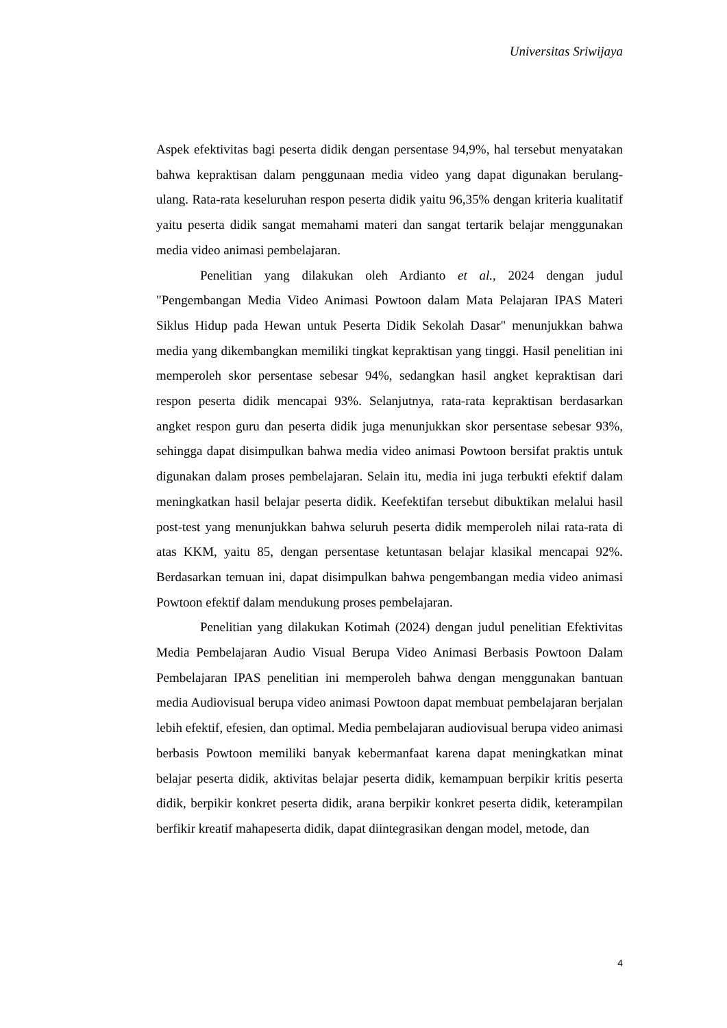Universitas Sriwijaya
Aspek efektivitas bagi peserta didik dengan persentase 94,9%, hal tersebut menyatakan bahwa kepraktisan dalam penggunaan media video yang dapat digunakan berulang-ulang. Rata-rata keseluruhan respon peserta didik yaitu 96,35% dengan kriteria kualitatif yaitu peserta didik sangat memahami materi dan sangat tertarik belajar menggunakan media video animasi pembelajaran.
Penelitian yang dilakukan oleh Ardianto et al., 2024 dengan judul "Pengembangan Media Video Animasi Powtoon dalam Mata Pelajaran IPAS Materi Siklus Hidup pada Hewan untuk Peserta Didik Sekolah Dasar" menunjukkan bahwa media yang dikembangkan memiliki tingkat kepraktisan yang tinggi. Hasil penelitian ini memperoleh skor persentase sebesar 94%, sedangkan hasil angket kepraktisan dari respon peserta didik mencapai 93%. Selanjutnya, rata-rata kepraktisan berdasarkan angket respon guru dan peserta didik juga menunjukkan skor persentase sebesar 93%, sehingga dapat disimpulkan bahwa media video animasi Powtoon bersifat praktis untuk digunakan dalam proses pembelajaran. Selain itu, media ini juga terbukti efektif dalam meningkatkan hasil belajar peserta didik. Keefektifan tersebut dibuktikan melalui hasil post-test yang menunjukkan bahwa seluruh peserta didik memperoleh nilai rata-rata di atas KKM, yaitu 85, dengan persentase ketuntasan belajar klasikal mencapai 92%. Berdasarkan temuan ini, dapat disimpulkan bahwa pengembangan media video animasi Powtoon efektif dalam mendukung proses pembelajaran.
Penelitian yang dilakukan Kotimah (2024) dengan judul penelitian Efektivitas Media Pembelajaran Audio Visual Berupa Video Animasi Berbasis Powtoon Dalam Pembelajaran IPAS penelitian ini memperoleh bahwa dengan menggunakan bantuan media Audiovisual berupa video animasi Powtoon dapat membuat pembelajaran berjalan lebih efektif, efesien, dan optimal. Media pembelajaran audiovisual berupa video animasi berbasis Powtoon memiliki banyak kebermanfaat karena dapat meningkatkan minat belajar peserta didik, aktivitas belajar peserta didik, kemampuan berpikir kritis peserta didik, berpikir konkret peserta didik, arana berpikir konkret peserta didik, keterampilan berfikir kreatif mahapeserta didik, dapat diintegrasikan dengan model, metode, dan
4